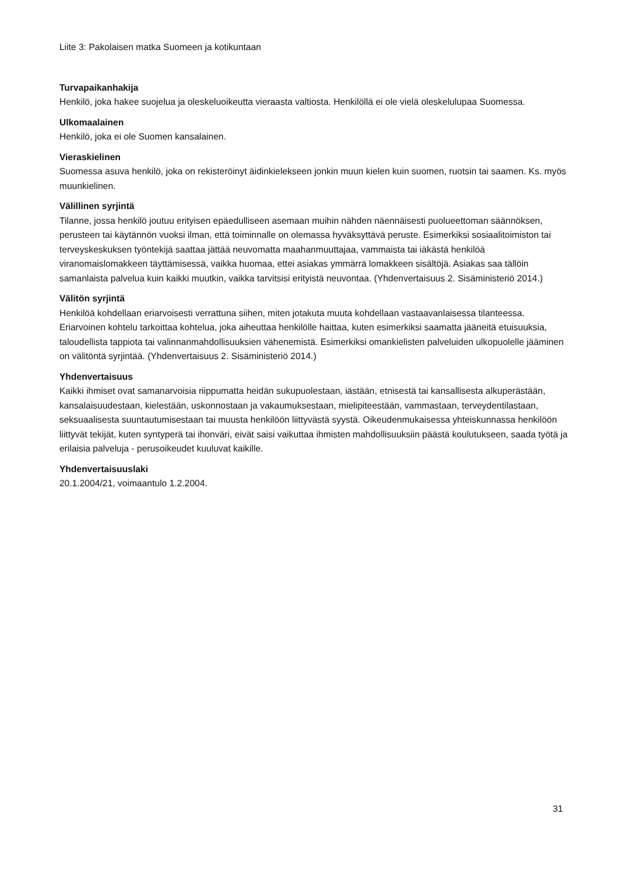Liite 3: Pakolaisen matka Suomeen ja kotikuntaan
Turvapaikanhakija
Henkilö, joka hakee suojelua ja oleskeluoikeutta vieraasta valtiosta. Henkilöllä ei ole vielä oleskelulupaa Suomessa.
Ulkomaalainen
Henkilö, joka ei ole Suomen kansalainen.
Vieraskielinen
Suomessa asuva henkilö, joka on rekisteröinyt äidinkielekseen jonkin muun kielen kuin suomen, ruotsin tai saamen. Ks. myös muunkielinen.
Välillinen syrjintä
Tilanne, jossa henkilö joutuu erityisen epäedulliseen asemaan muihin nähden näennäisesti puolueettoman säännöksen, perusteen tai käytännön vuoksi ilman, että toiminnalle on olemassa hyväksyttävä peruste. Esimerkiksi sosiaalitoimiston tai terveyskeskuksen työntekijä saattaa jättää neuvomatta maahanmuuttajaa, vammaista tai iäkästä henkilöä viranomaislomakkeen täyttämisessä, vaikka huomaa, ettei asiakas ymmärrä lomakkeen sisältöjä. Asiakas saa tällöin samanlaista palvelua kuin kaikki muutkin, vaikka tarvitsisi erityistä neuvontaa. (Yhdenvertaisuus 2. Sisäministeriö 2014.)
Välitön syrjintä
Henkilöä kohdellaan eriarvoisesti verrattuna siihen, miten jotakuta muuta kohdellaan vastaavanlaisessa tilanteessa. Eriarvoinen kohtelu tarkoittaa kohtelua, joka aiheuttaa henkilölle haittaa, kuten esimerkiksi saamatta jääneitä etuisuuksia, taloudellista tappiota tai valinnanmahdollisuuksien vähenemistä. Esimerkiksi omankielisten palveluiden ulkopuolelle jääminen on välitöntä syrjintää. (Yhdenvertaisuus 2. Sisäministeriö 2014.)
Yhdenvertaisuus
Kaikki ihmiset ovat samanarvoisia riippumatta heidän sukupuolestaan, iästään, etnisestä tai kansallisesta alkuperästään, kansalaisuudestaan, kielestään, uskonnostaan ja vakaumuksestaan, mielipiteestään, vammastaan, terveydentilastaan, seksuaalisesta suuntautumisestaan tai muusta henkilöön liittyvästä syystä. Oikeudenmukaisessa yhteiskunnassa henkilöön liittyvät tekijät, kuten syntyperä tai ihonväri, eivät saisi vaikuttaa ihmisten mahdollisuuksiin päästä koulutukseen, saada työtä ja erilaisia palveluja - perusoikeudet kuuluvat kaikille.
Yhdenvertaisuuslaki
20.1.2004/21, voimaantulo 1.2.2004.
31